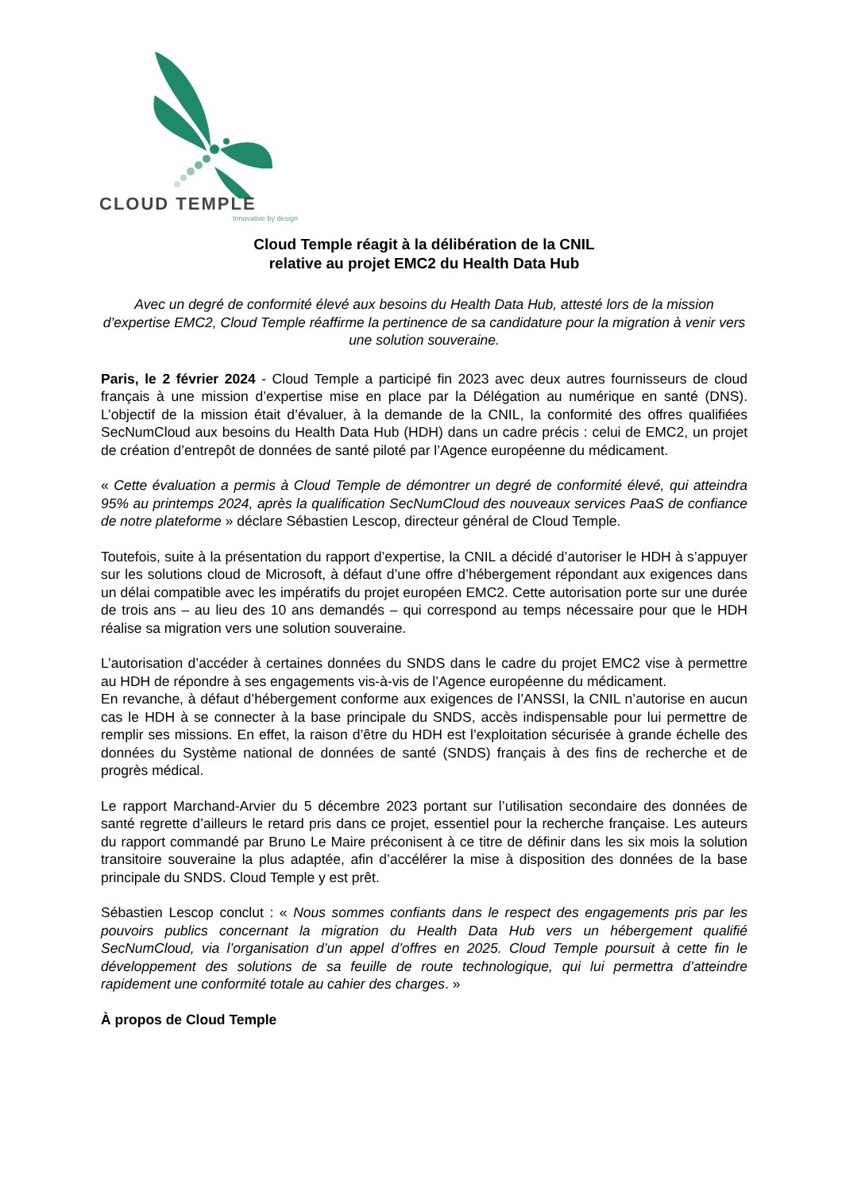CLOUD TEMPLE
Innovative by design
Cloud Temple réagit à la délibération de la CNIL
relative au projet EMC2 du Health Data Hub
Avec un degré de conformité élevé aux besoins du Health Data Hub, attesté lors de la mission d’expertise EMC2, Cloud Temple réaffirme la pertinence de sa candidature pour la migration à venir vers une solution souveraine.
Paris, le 2 février 2024 - Cloud Temple a participé fin 2023 avec deux autres fournisseurs de cloud français à une mission d’expertise mise en place par la Délégation au numérique en santé (DNS). L’objectif de la mission était d’évaluer, à la demande de la CNIL, la conformité des offres qualifiées SecNumCloud aux besoins du Health Data Hub (HDH) dans un cadre précis : celui de EMC2, un projet de création d’entrepôt de données de santé piloté par l’Agence européenne du médicament.
« Cette évaluation a permis à Cloud Temple de démontrer un degré de conformité élevé, qui atteindra 95% au printemps 2024, après la qualification SecNumCloud des nouveaux services PaaS de confiance de notre plateforme » déclare Sébastien Lescop, directeur général de Cloud Temple.
Toutefois, suite à la présentation du rapport d’expertise, la CNIL a décidé d’autoriser le HDH à s’appuyer sur les solutions cloud de Microsoft, à défaut d’une offre d’hébergement répondant aux exigences dans un délai compatible avec les impératifs du projet européen EMC2. Cette autorisation porte sur une durée de trois ans – au lieu des 10 ans demandés – qui correspond au temps nécessaire pour que le HDH réalise sa migration vers une solution souveraine.
L’autorisation d’accéder à certaines données du SNDS dans le cadre du projet EMC2 vise à permettre au HDH de répondre à ses engagements vis-à-vis de l’Agence européenne du médicament.
En revanche, à défaut d’hébergement conforme aux exigences de l’ANSSI, la CNIL n’autorise en aucun cas le HDH à se connecter à la base principale du SNDS, accès indispensable pour lui permettre de remplir ses missions. En effet, la raison d’être du HDH est l’exploitation sécurisée à grande échelle des données du Système national de données de santé (SNDS) français à des fins de recherche et de progrès médical.
Le rapport Marchand-Arvier du 5 décembre 2023 portant sur l’utilisation secondaire des données de santé regrette d’ailleurs le retard pris dans ce projet, essentiel pour la recherche française. Les auteurs du rapport commandé par Bruno Le Maire préconisent à ce titre de définir dans les six mois la solution transitoire souveraine la plus adaptée, afin d’accélérer la mise à disposition des données de la base principale du SNDS. Cloud Temple y est prêt.
Sébastien Lescop conclut : « Nous sommes confiants dans le respect des engagements pris par les pouvoirs publics concernant la migration du Health Data Hub vers un hébergement qualifié SecNumCloud, via l’organisation d’un appel d’offres en 2025. Cloud Temple poursuit à cette fin le développement des solutions de sa feuille de route technologique, qui lui permettra d’atteindre rapidement une conformité totale au cahier des charges. »
À propos de Cloud Temple